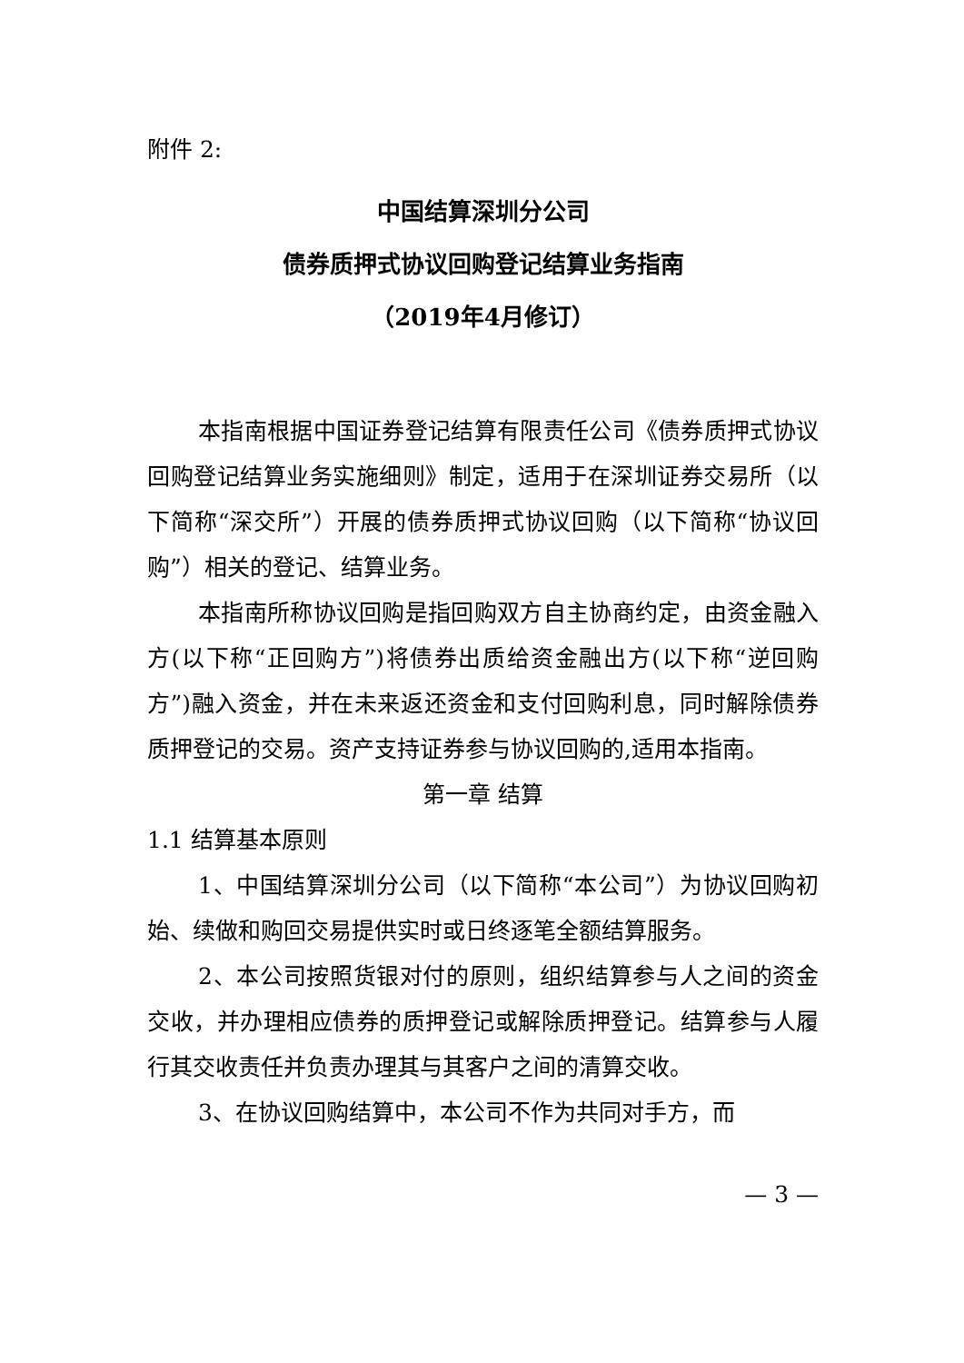附件 2:
中国结算深圳分公司
债券质押式协议回购登记结算业务指南
（2019年4月修订）
本指南根据中国证券登记结算有限责任公司《债券质押式协议回购登记结算业务实施细则》制定，适用于在深圳证券交易所（以下简称“深交所”）开展的债券质押式协议回购（以下简称“协议回购”）相关的登记、结算业务。
本指南所称协议回购是指回购双方自主协商约定，由资金融入方(以下称“正回购方”)将债券出质给资金融出方(以下称“逆回购方”)融入资金，并在未来返还资金和支付回购利息，同时解除债券质押登记的交易。资产支持证券参与协议回购的,适用本指南。
第一章 结算
1.1 结算基本原则
1、中国结算深圳分公司（以下简称“本公司”）为协议回购初始、续做和购回交易提供实时或日终逐笔全额结算服务。
2、本公司按照货银对付的原则，组织结算参与人之间的资金交收，并办理相应债券的质押登记或解除质押登记。结算参与人履行其交收责任并负责办理其与其客户之间的清算交收。
3、在协议回购结算中，本公司不作为共同对手方，而
— 3 —